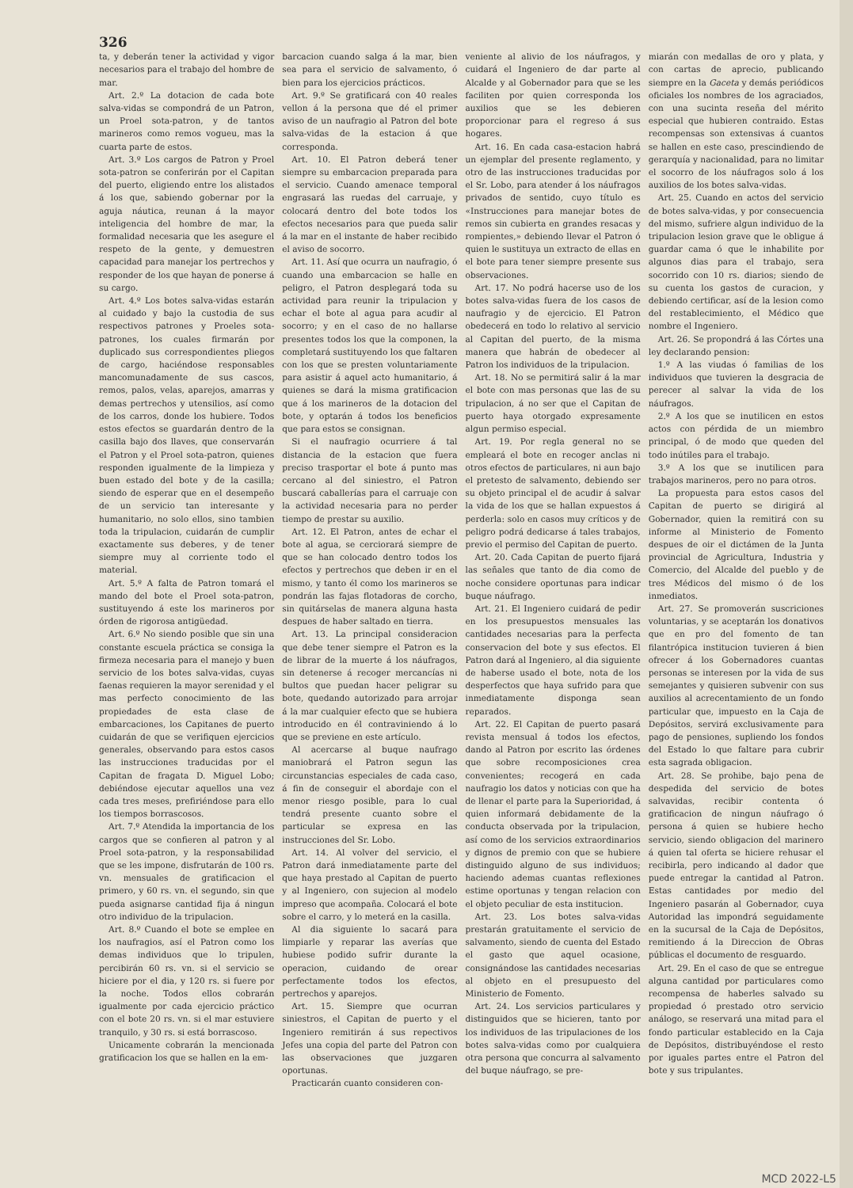326
ta, y deberán tener la actividad y vigor necesarios para el trabajo del hombre de mar.
Art. 2.º La dotacion de cada bote salva-vidas se compondrá de un Patron, un Proel sota-patron, y de tantos marineros como remos vogueu, mas la cuarta parte de estos.
Art. 3.º Los cargos de Patron y Proel sota-patron se conferirán por el Capitan del puerto, eligiendo entre los alistados á los que, sabiendo gobernar por la aguja náutica, reunan á la mayor inteligencia del hombre de mar, la formalidad necesaria que les asegure el respeto de la gente, y demuestren capacidad para manejar los pertrechos y responder de los que hayan de ponerse á su cargo.
Art. 4.º Los botes salva-vidas estarán al cuidado y bajo la custodia de sus respectivos patrones y Proeles sota-patrones, los cuales firmarán por duplicado sus correspondientes pliegos de cargo, haciéndose responsables mancomunadamente de sus cascos, remos, palos, velas, aparejos, amarras y demas pertrechos y utensilios, así como de los carros, donde los hubiere. Todos estos efectos se guardarán dentro de la casilla bajo dos llaves, que conservarán el Patron y el Proel sota-patron, quienes responden igualmente de la limpieza y buen estado del bote y de la casilla; siendo de esperar que en el desempeño de un servicio tan interesante y humanitario, no solo ellos, sino tambien toda la tripulacion, cuidarán de cumplir exactamente sus deberes, y de tener siempre muy al corriente todo el material.
Art. 5.º A falta de Patron tomará el mando del bote el Proel sota-patron, sustituyendo á este los marineros por órden de rigorosa antigüedad.
Art. 6.º No siendo posible que sin una constante escuela práctica se consiga la firmeza necesaria para el manejo y buen servicio de los botes salva-vidas, cuyas faenas requieren la mayor serenidad y el mas perfecto conocimiento de las propiedades de esta clase de embarcaciones, los Capitanes de puerto cuidarán de que se verifiquen ejercicios generales, observando para estos casos las instrucciones traducidas por el Capitan de fragata D. Miguel Lobo; debiéndose ejecutar aquellos una vez cada tres meses, prefiriéndose para ello los tiempos borrascosos.
Art. 7.º Atendida la importancia de los cargos que se confieren al patron y al Proel sota-patron, y la responsabilidad que se les impone, disfrutarán de 100 rs. vn. mensuales de gratificacion el primero, y 60 rs. vn. el segundo, sin que pueda asignarse cantidad fija á ningun otro individuo de la tripulacion.
Art. 8.º Cuando el bote se emplee en los naufragios, así el Patron como los demas individuos que lo tripulen, percibirán 60 rs. vn. si el servicio se hiciere por el dia, y 120 rs. si fuere por la noche. Todos ellos cobrarán igualmente por cada ejercicio práctico con el bote 20 rs. vn. si el mar estuviere tranquilo, y 30 rs. si está borrascoso.
Unicamente cobrarán la mencionada gratificacion los que se hallen en la em-
barcacion cuando salga á la mar, bien sea para el servicio de salvamento, ó bien para los ejercicios prácticos.
Art. 9.º Se gratificará con 40 reales vellon á la persona que dé el primer aviso de un naufragio al Patron del bote salva-vidas de la estacion á que corresponda.
Art. 10. El Patron deberá tener siempre su embarcacion preparada para el servicio. Cuando amenace temporal engrasará las ruedas del carruaje, y colocará dentro del bote todos los efectos necesarios para que pueda salir á la mar en el instante de haber recibido el aviso de socorro.
Art. 11. Así que ocurra un naufragio, ó cuando una embarcacion se halle en peligro, el Patron desplegará toda su actividad para reunir la tripulacion y echar el bote al agua para acudir al socorro; y en el caso de no hallarse presentes todos los que la componen, la completará sustituyendo los que faltaren con los que se presten voluntariamente para asistir á aquel acto humanitario, á quienes se dará la misma gratificacion que á los marineros de la dotacion del bote, y optarán á todos los beneficios que para estos se consignan.
Si el naufragio ocurriere á tal distancia de la estacion que fuera preciso trasportar el bote á punto mas cercano al del siniestro, el Patron buscará caballerías para el carruaje con la actividad necesaria para no perder tiempo de prestar su auxilio.
Art. 12. El Patron, antes de echar el bote al agua, se cerciorará siempre de que se han colocado dentro todos los efectos y pertrechos que deben ir en el mismo, y tanto él como los marineros se pondrán las fajas flotadoras de corcho, sin quitárselas de manera alguna hasta despues de haber saltado en tierra.
Art. 13. La principal consideracion que debe tener siempre el Patron es la de librar de la muerte á los náufragos, sin detenerse á recoger mercancías ni bultos que puedan hacer peligrar su bote, quedando autorizado para arrojar á la mar cualquier efecto que se hubiera introducido en él contraviniendo á lo que se previene en este artículo.
Al acercarse al buque naufrago maniobrará el Patron segun las circunstancias especiales de cada caso, á fin de conseguir el abordaje con el menor riesgo posible, para lo cual tendrá presente cuanto sobre el particular se expresa en las instrucciones del Sr. Lobo.
Art. 14. Al volver del servicio, el Patron dará inmediatamente parte del que haya prestado al Capitan de puerto y al Ingeniero, con sujecion al modelo impreso que acompaña. Colocará el bote sobre el carro, y lo meterá en la casilla.
Al dia siguiente lo sacará para limpiarle y reparar las averías que hubiese podido sufrir durante la operacion, cuidando de orear perfectamente todos los efectos, pertrechos y aparejos.
Art. 15. Siempre que ocurran siniestros, el Capitan de puerto y el Ingeniero remitirán á sus repectivos Jefes una copia del parte del Patron con las observaciones que juzgaren oportunas.
Practicarán cuanto consideren con-
veniente al alivio de los náufragos, y cuidará el Ingeniero de dar parte al Alcalde y al Gobernador para que se les faciliten por quien corresponda los auxilios que se les debieren proporcionar para el regreso á sus hogares.
Art. 16. En cada casa-estacion habrá un ejemplar del presente reglamento, y otro de las instrucciones traducidas por el Sr. Lobo, para atender á los náufragos privados de sentido, cuyo título es «Instrucciones para manejar botes de remos sin cubierta en grandes resacas y rompientes,» debiendo llevar el Patron ó quien le sustituya un extracto de ellas en el bote para tener siempre presente sus observaciones.
Art. 17. No podrá hacerse uso de los botes salva-vidas fuera de los casos de naufragio y de ejercicio. El Patron obedecerá en todo lo relativo al servicio al Capitan del puerto, de la misma manera que habrán de obedecer al Patron los individuos de la tripulacion.
Art. 18. No se permitirá salir á la mar el bote con mas personas que las de su tripulacion, á no ser que el Capitan de puerto haya otorgado expresamente algun permiso especial.
Art. 19. Por regla general no se empleará el bote en recoger anclas ni otros efectos de particulares, ni aun bajo el pretesto de salvamento, debiendo ser su objeto principal el de acudir á salvar la vida de los que se hallan expuestos á perderla: solo en casos muy críticos y de peligro podrá dedicarse á tales trabajos, previo el permiso del Capitan de puerto.
Art. 20. Cada Capitan de puerto fijará las señales que tanto de dia como de noche considere oportunas para indicar buque náufrago.
Art. 21. El Ingeniero cuidará de pedir en los presupuestos mensuales las cantidades necesarias para la perfecta conservacion del bote y sus efectos. El Patron dará al Ingeniero, al dia siguiente de haberse usado el bote, nota de los desperfectos que haya sufrido para que inmediatamente disponga sean reparados.
Art. 22. El Capitan de puerto pasará revista mensual á todos los efectos, dando al Patron por escrito las órdenes que sobre recomposiciones crea convenientes; recogerá en cada naufragio los datos y noticias con que ha de llenar el parte para la Superioridad, á quien informará debidamente de la conducta observada por la tripulacion, así como de los servicios extraordinarios y dignos de premio con que se hubiere distinguido alguno de sus individuos; haciendo ademas cuantas reflexiones estime oportunas y tengan relacion con el objeto peculiar de esta institucion.
Art. 23. Los botes salva-vidas prestarán gratuitamente el servicio de salvamento, siendo de cuenta del Estado el gasto que aquel ocasione, consignándose las cantidades necesarias al objeto en el presupuesto del Ministerio de Fomento.
Art. 24. Los servicios particulares y distinguidos que se hicieren, tanto por los individuos de las tripulaciones de los botes salva-vidas como por cualquiera otra persona que concurra al salvamento del buque náufrago, se pre-
miarán con medallas de oro y plata, y con cartas de aprecio, publicando siempre en la Gaceta y demás periódicos oficiales los nombres de los agraciados, con una sucinta reseña del mérito especial que hubieren contraido. Estas recompensas son extensivas á cuantos se hallen en este caso, prescindiendo de gerarquía y nacionalidad, para no limitar el socorro de los náufragos solo á los auxilios de los botes salva-vidas.
Art. 25. Cuando en actos del servicio de botes salva-vidas, y por consecuencia del mismo, sufriere algun individuo de la tripulacion lesion grave que le obligue á guardar cama ó que le inhabilite por algunos dias para el trabajo, sera socorrido con 10 rs. diarios; siendo de su cuenta los gastos de curacion, y debiendo certificar, así de la lesion como del restablecimiento, el Médico que nombre el Ingeniero.
Art. 26. Se propondrá á las Córtes una ley declarando pension:
1.º A las viudas ó familias de los individuos que tuvieren la desgracia de perecer al salvar la vida de los náufragos.
2.º A los que se inutilicen en estos actos con pérdida de un miembro principal, ó de modo que queden del todo inútiles para el trabajo.
3.º A los que se inutilicen para trabajos marineros, pero no para otros.
La propuesta para estos casos del Capitan de puerto se dirigirá al Gobernador, quien la remitirá con su informe al Ministerio de Fomento despues de oir el dictámen de la Junta provincial de Agricultura, Industria y Comercio, del Alcalde del pueblo y de tres Médicos del mismo ó de los inmediatos.
Art. 27. Se promoverán suscriciones voluntarias, y se aceptarán los donativos que en pro del fomento de tan filantrópica institucion tuvieren á bien ofrecer á los Gobernadores cuantas personas se interesen por la vida de sus semejantes y quisieren subvenir con sus auxilios al acrecentamiento de un fondo particular que, impuesto en la Caja de Depósitos, servirá exclusivamente para pago de pensiones, supliendo los fondos del Estado lo que faltare para cubrir esta sagrada obligacion.
Art. 28. Se prohibe, bajo pena de despedida del servicio de botes salvavidas, recibir contenta ó gratificacion de ningun náufrago ó persona á quien se hubiere hecho servicio, siendo obligacion del marinero á quien tal oferta se hiciere rehusar el recibirla, pero indicando al dador que puede entregar la cantidad al Patron. Estas cantidades por medio del Ingeniero pasarán al Gobernador, cuya Autoridad las impondrá seguidamente en la sucursal de la Caja de Depósitos, remitiendo á la Direccion de Obras públicas el documento de resguardo.
Art. 29. En el caso de que se entregue alguna cantidad por particulares como recompensa de haberles salvado su propiedad ó prestado otro servicio análogo, se reservará una mitad para el fondo particular establecido en la Caja de Depósitos, distribuyéndose el resto por iguales partes entre el Patron del bote y sus tripulantes.
MCD 2022-L5